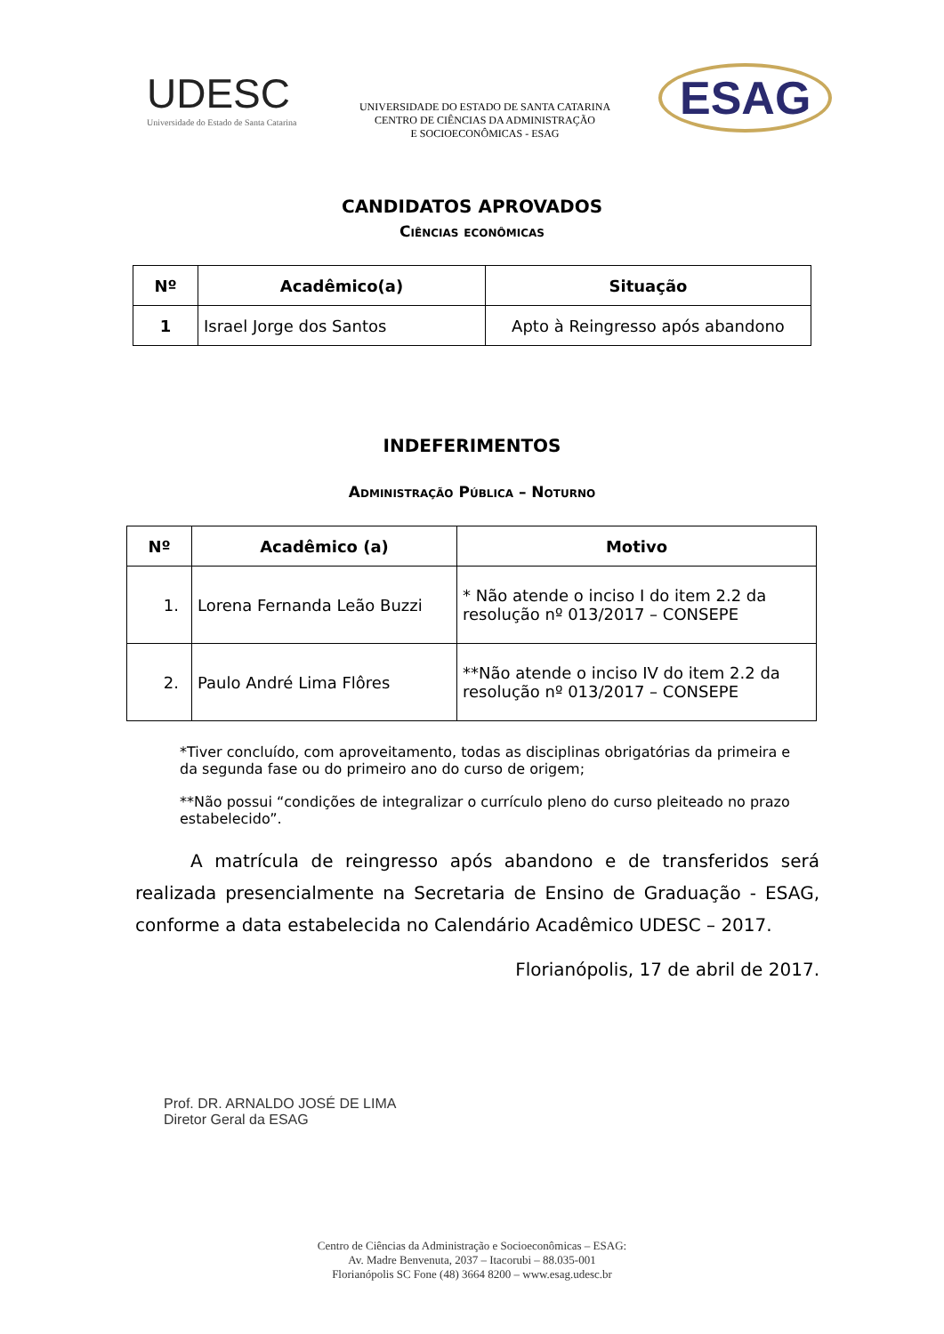UDESC
Universidade do Estado de Santa Catarina
UNIVERSIDADE DO ESTADO DE SANTA CATARINA
CENTRO DE CIÊNCIAS DA ADMINISTRAÇÃO
E SOCIOECONÔMICAS - ESAG
ESAG
CANDIDATOS APROVADOS
Ciências econômicas
| Nº | Acadêmico(a) | Situação |
| --- | --- | --- |
| 1 | Israel Jorge dos Santos | Apto à Reingresso após abandono |
INDEFERIMENTOS
Administração Pública – Noturno
| Nº | Acadêmico (a) | Motivo |
| --- | --- | --- |
| 1. | Lorena Fernanda Leão Buzzi | * Não atende o inciso I do item 2.2 da resolução nº 013/2017 – CONSEPE |
| 2. | Paulo André Lima Flôres | **Não atende o inciso IV do item 2.2 da resolução nº 013/2017 – CONSEPE |
*Tiver concluído, com aproveitamento, todas as disciplinas obrigatórias da primeira e da segunda fase ou do primeiro ano do curso de origem;
**Não possui “condições de integralizar o currículo pleno do curso pleiteado no prazo estabelecido”.
A matrícula de reingresso após abandono e de transferidos será realizada presencialmente na Secretaria de Ensino de Graduação - ESAG, conforme a data estabelecida no Calendário Acadêmico UDESC – 2017.
Florianópolis, 17 de abril de 2017.
Prof. DR. ARNALDO JOSÉ DE LIMA
Diretor Geral da ESAG
Centro de Ciências da Administração e Socioeconômicas – ESAG:
Av. Madre Benvenuta, 2037 – Itacorubi – 88.035-001
Florianópolis SC Fone (48) 3664 8200 – www.esag.udesc.br